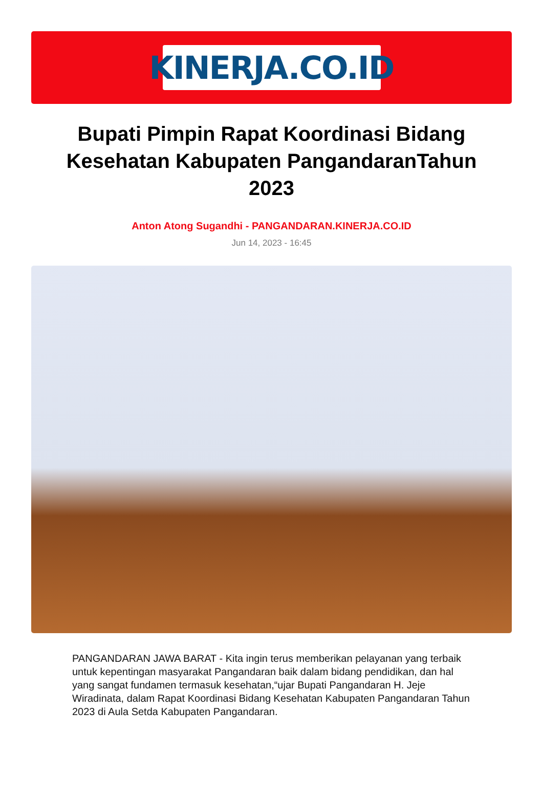KINERJA.CO.ID
Bupati Pimpin Rapat Koordinasi Bidang Kesehatan Kabupaten PangandaranTahun 2023
Anton Atong Sugandhi - PANGANDARAN.KINERJA.CO.ID
Jun 14, 2023 - 16:45
PANGANDARAN JAWA BARAT - Kita ingin terus memberikan pelayanan yang terbaik untuk kepentingan masyarakat Pangandaran baik dalam bidang pendidikan, dan hal yang sangat fundamen termasuk kesehatan,“ujar Bupati Pangandaran H. Jeje Wiradinata, dalam Rapat Koordinasi Bidang Kesehatan Kabupaten Pangandaran Tahun 2023 di Aula Setda Kabupaten Pangandaran.